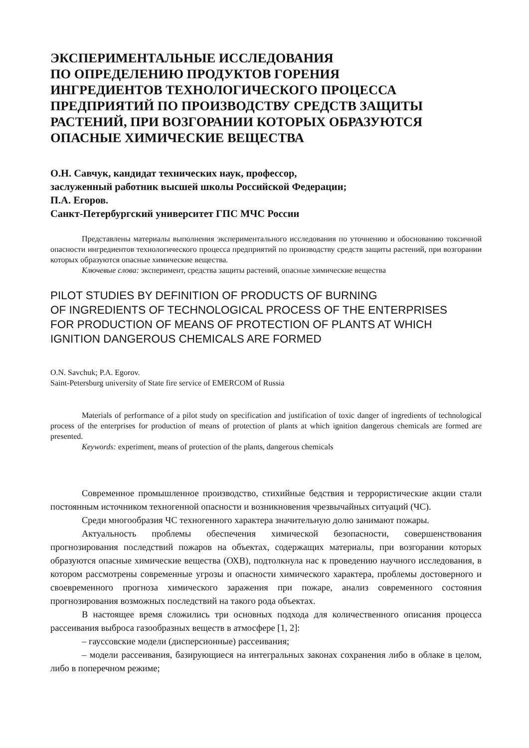ЭКСПЕРИМЕНТАЛЬНЫЕ ИССЛЕДОВАНИЯ
ПО ОПРЕДЕЛЕНИЮ ПРОДУКТОВ ГОРЕНИЯ
ИНГРЕДИЕНТОВ ТЕХНОЛОГИЧЕСКОГО ПРОЦЕССА
ПРЕДПРИЯТИЙ ПО ПРОИЗВОДСТВУ СРЕДСТВ ЗАЩИТЫ
РАСТЕНИЙ, ПРИ ВОЗГОРАНИИ КОТОРЫХ ОБРАЗУЮТСЯ
ОПАСНЫЕ ХИМИЧЕСКИЕ ВЕЩЕСТВА
О.Н. Савчук, кандидат технических наук, профессор,
заслуженный работник высшей школы Российской Федерации;
П.А. Егоров.
Санкт-Петербургский университет ГПС МЧС России
Представлены материалы выполнения экспериментального исследования по уточнению и обоснованию токсичной опасности ингредиентов технологического процесса предприятий по производству средств защиты растений, при возгорании которых образуются опасные химические вещества.
Ключевые слова: эксперимент, средства защиты растений, опасные химические вещества
PILOT STUDIES BY DEFINITION OF PRODUCTS OF BURNING
OF INGREDIENTS OF TECHNOLOGICAL PROCESS OF THE ENTERPRISES
FOR PRODUCTION OF MEANS OF PROTECTION OF PLANTS AT WHICH
IGNITION DANGEROUS CHEMICALS ARE FORMED
O.N. Savchuk; P.A. Egorov.
Saint-Petersburg university of State fire service of EMERCOM of Russia
Materials of performance of a pilot study on specification and justification of toxic danger of ingredients of technological process of the enterprises for production of means of protection of plants at which ignition dangerous chemicals are formed are presented.
Keywords: experiment, means of protection of the plants, dangerous chemicals
Современное промышленное производство, стихийные бедствия и террористические акции стали постоянным источником техногенной опасности и возникновения чрезвычайных ситуаций (ЧС).
Среди многообразия ЧС техногенного характера значительную долю занимают пожары.
Актуальность проблемы обеспечения химической безопасности, совершенствования прогнозирования последствий пожаров на объектах, содержащих материалы, при возгорании которых образуются опасные химические вещества (ОХВ), подтолкнула нас к проведению научного исследования, в котором рассмотрены современные угрозы и опасности химического характера, проблемы достоверного и своевременного прогноза химического заражения при пожаре, анализ современного состояния прогнозирования возможных последствий на такого рода объектах.
В настоящее время сложились три основных подхода для количественного описания процесса рассеивания выброса газообразных веществ в атмосфере [1, 2]:
– гауссовские модели (дисперсионные) рассеивания;
– модели рассеивания, базирующиеся на интегральных законах сохранения либо в облаке в целом, либо в поперечном режиме;